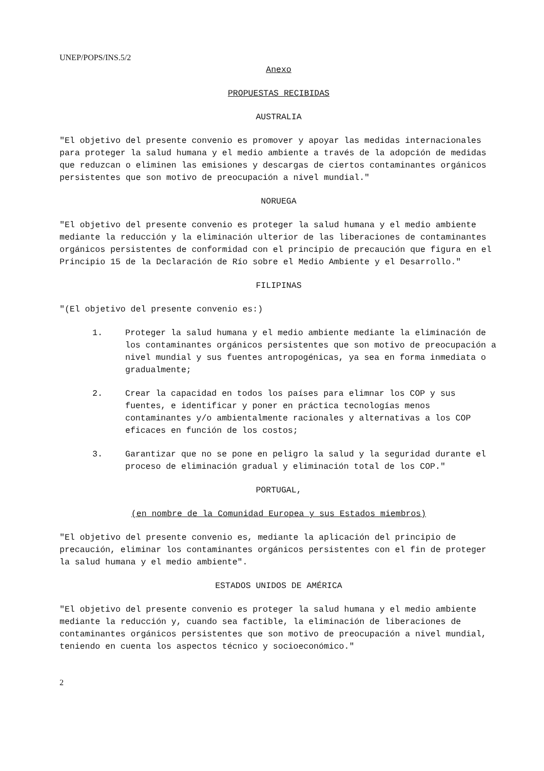UNEP/POPS/INS.5/2
Anexo
PROPUESTAS RECIBIDAS
AUSTRALIA
"El objetivo del presente convenio es promover y apoyar las medidas internacionales para proteger la salud humana y el medio ambiente a través de la adopción de medidas que reduzcan o eliminen las emisiones y descargas de ciertos contaminantes orgánicos persistentes que son motivo de preocupación a nivel mundial."
NORUEGA
"El objetivo del presente convenio es proteger la salud humana y el medio ambiente mediante la reducción y la eliminación ulterior de las liberaciones de contaminantes orgánicos persistentes de conformidad con el principio de precaución que figura en el Principio 15 de la Declaración de Río sobre el Medio Ambiente y el Desarrollo."
FILIPINAS
"(El objetivo del presente convenio es:)
1. Proteger la salud humana y el medio ambiente mediante la eliminación de los contaminantes orgánicos persistentes que son motivo de preocupación a nivel mundial y sus fuentes antropogénicas, ya sea en forma inmediata o gradualmente;
2. Crear la capacidad en todos los países para elimnar los COP y sus fuentes, e identificar y poner en práctica tecnologías menos contaminantes y/o ambientalmente racionales y alternativas a los COP eficaces en función de los costos;
3. Garantizar que no se pone en peligro la salud y la seguridad durante el proceso de eliminación gradual y eliminación total de los COP."
PORTUGAL,
(en nombre de la Comunidad Europea y sus Estados miembros)
"El objetivo del presente convenio es, mediante la aplicación del principio de precaución, eliminar los contaminantes orgánicos persistentes con el fin de proteger la salud humana y el medio ambiente".
ESTADOS UNIDOS DE AMÉRICA
"El objetivo del presente convenio es proteger la salud humana y el medio ambiente mediante la reducción y, cuando sea factible, la eliminación de liberaciones de contaminantes orgánicos persistentes que son motivo de preocupación a nivel mundial, teniendo en cuenta los aspectos técnico y socioeconómico."
2